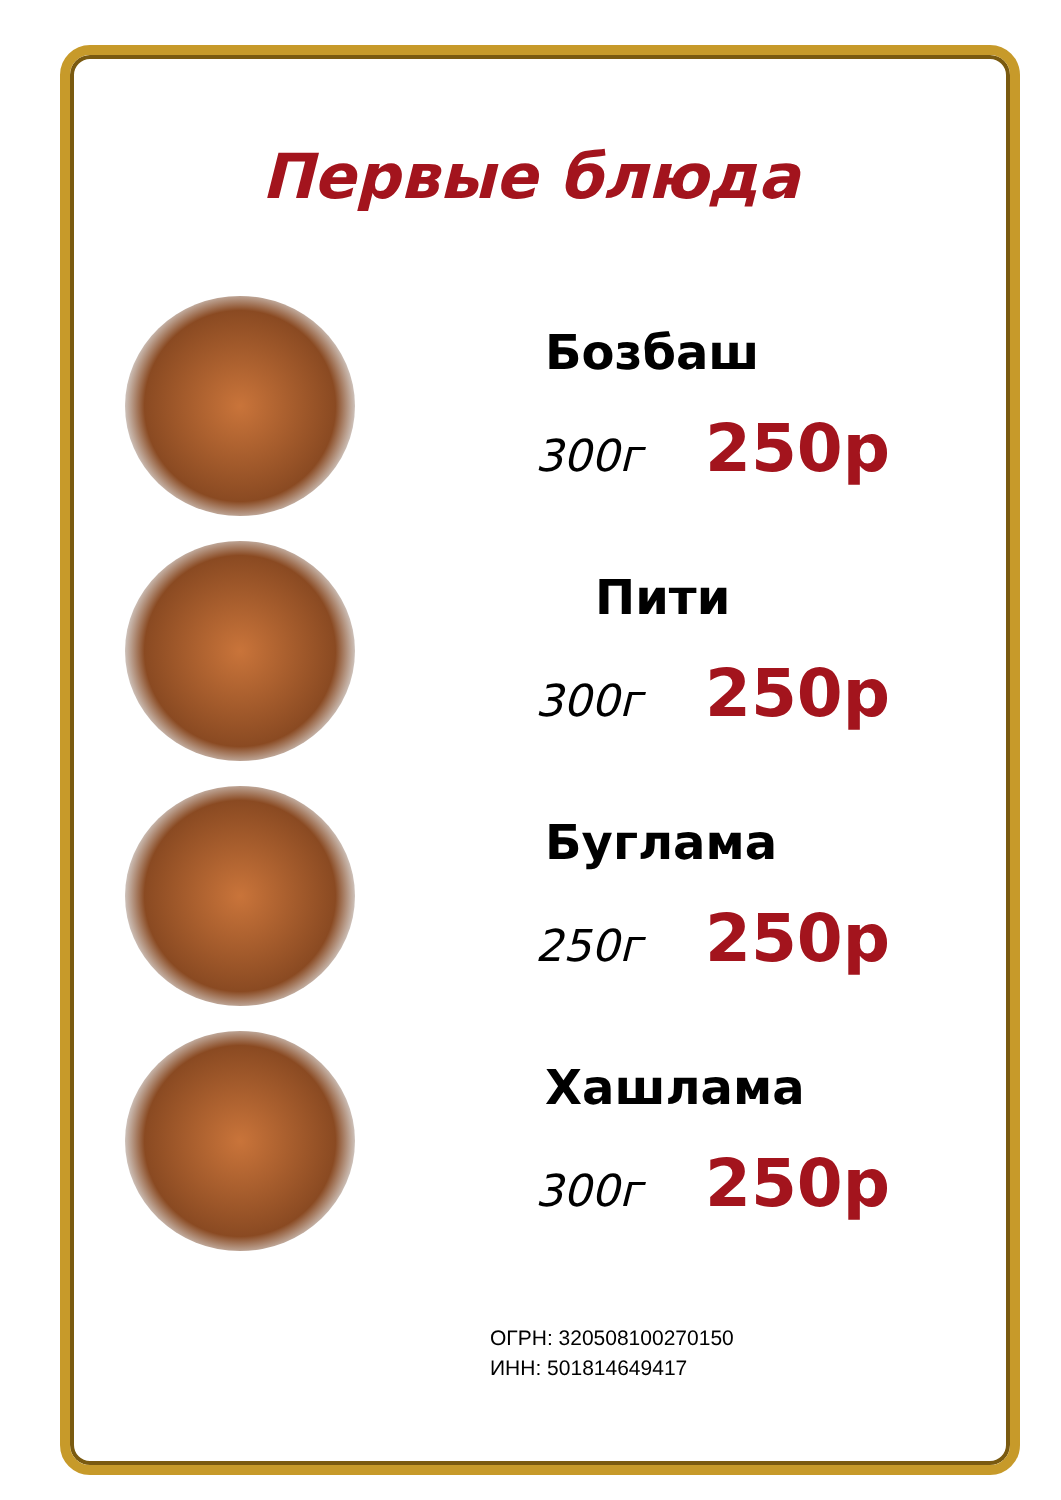Первые блюда
Бозбаш
300г 250р
Пити
300г 250р
Буглама
250г 250р
Хашлама
300г 250р
ОГРН: 320508100270150
ИНН: 501814649417